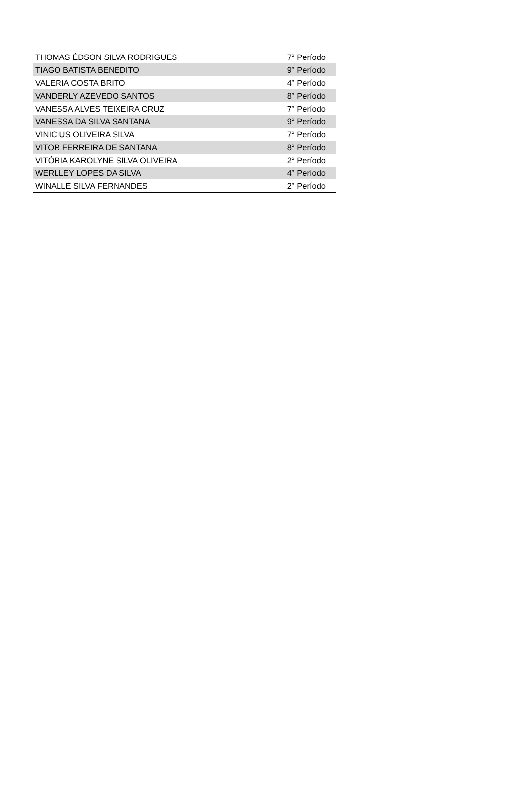| THOMAS ÉDSON SILVA RODRIGUES | 7° Período |
| TIAGO BATISTA BENEDITO | 9° Período |
| VALERIA COSTA BRITO | 4° Período |
| VANDERLY AZEVEDO SANTOS | 8° Período |
| VANESSA ALVES TEIXEIRA CRUZ | 7° Período |
| VANESSA DA SILVA SANTANA | 9° Período |
| VINICIUS OLIVEIRA SILVA | 7° Período |
| VITOR FERREIRA DE SANTANA | 8° Período |
| VITÓRIA KAROLYNE SILVA OLIVEIRA | 2° Período |
| WERLLEY LOPES DA SILVA | 4° Período |
| WINALLE SILVA FERNANDES | 2° Período |